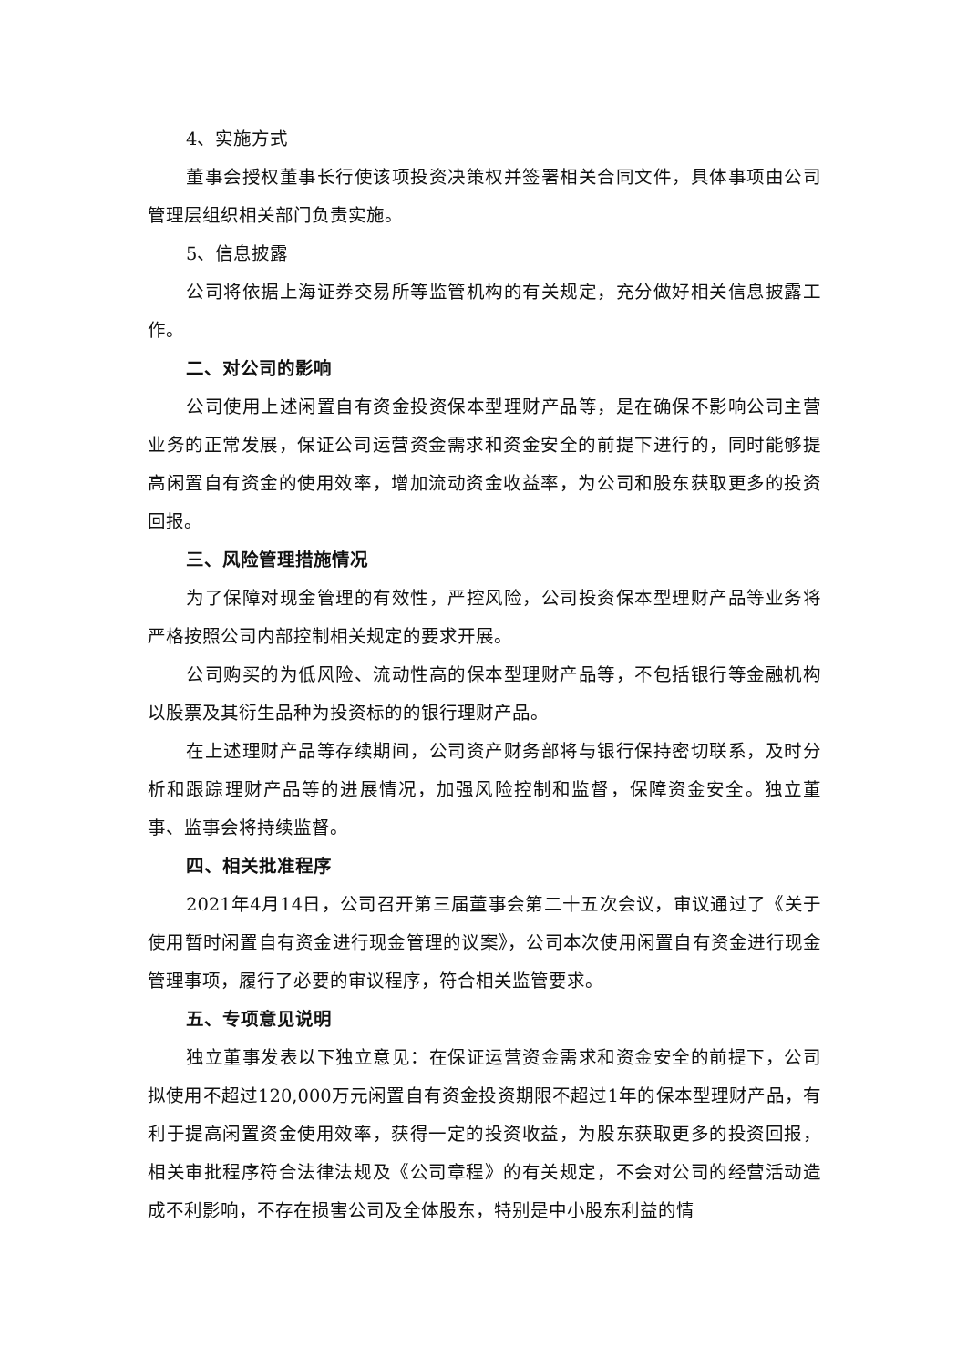4、实施方式
董事会授权董事长行使该项投资决策权并签署相关合同文件，具体事项由公司管理层组织相关部门负责实施。
5、信息披露
公司将依据上海证券交易所等监管机构的有关规定，充分做好相关信息披露工作。
二、对公司的影响
公司使用上述闲置自有资金投资保本型理财产品等，是在确保不影响公司主营业务的正常发展，保证公司运营资金需求和资金安全的前提下进行的，同时能够提高闲置自有资金的使用效率，增加流动资金收益率，为公司和股东获取更多的投资回报。
三、风险管理措施情况
为了保障对现金管理的有效性，严控风险，公司投资保本型理财产品等业务将严格按照公司内部控制相关规定的要求开展。
公司购买的为低风险、流动性高的保本型理财产品等，不包括银行等金融机构以股票及其衍生品种为投资标的的银行理财产品。
在上述理财产品等存续期间，公司资产财务部将与银行保持密切联系，及时分析和跟踪理财产品等的进展情况，加强风险控制和监督，保障资金安全。独立董事、监事会将持续监督。
四、相关批准程序
2021年4月14日，公司召开第三届董事会第二十五次会议，审议通过了《关于使用暂时闲置自有资金进行现金管理的议案》，公司本次使用闲置自有资金进行现金管理事项，履行了必要的审议程序，符合相关监管要求。
五、专项意见说明
独立董事发表以下独立意见：在保证运营资金需求和资金安全的前提下，公司拟使用不超过120,000万元闲置自有资金投资期限不超过1年的保本型理财产品，有利于提高闲置资金使用效率，获得一定的投资收益，为股东获取更多的投资回报，相关审批程序符合法律法规及《公司章程》的有关规定，不会对公司的经营活动造成不利影响，不存在损害公司及全体股东，特别是中小股东利益的情